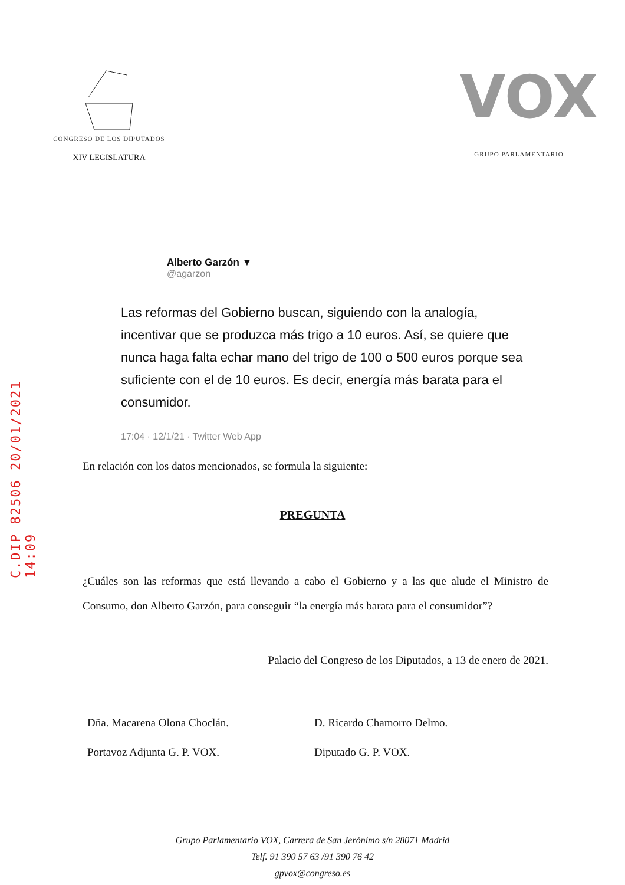C.DIP 82506 20/01/2021 14:09
CONGRESO DE LOS DIPUTADOS
XIV LEGISLATURA
VOX
GRUPO PARLAMENTARIO
Alberto Garzón ▼
@agarzon
Las reformas del Gobierno buscan, siguiendo con la analogía, incentivar que se produzca más trigo a 10 euros. Así, se quiere que nunca haga falta echar mano del trigo de 100 o 500 euros porque sea suficiente con el de 10 euros. Es decir, energía más barata para el consumidor.
17:04 · 12/1/21 · Twitter Web App
En relación con los datos mencionados, se formula la siguiente:
PREGUNTA
¿Cuáles son las reformas que está llevando a cabo el Gobierno y a las que alude el Ministro de Consumo, don Alberto Garzón, para conseguir “la energía más barata para el consumidor”?
Palacio del Congreso de los Diputados, a 13 de enero de 2021.
Dña. Macarena Olona Choclán.
Portavoz Adjunta G. P. VOX.
D. Ricardo Chamorro Delmo.
Diputado G. P. VOX.
Grupo Parlamentario VOX, Carrera de San Jerónimo s/n 28071 Madrid
Telf. 91 390 57 63 /91 390 76 42
gpvox@congreso.es